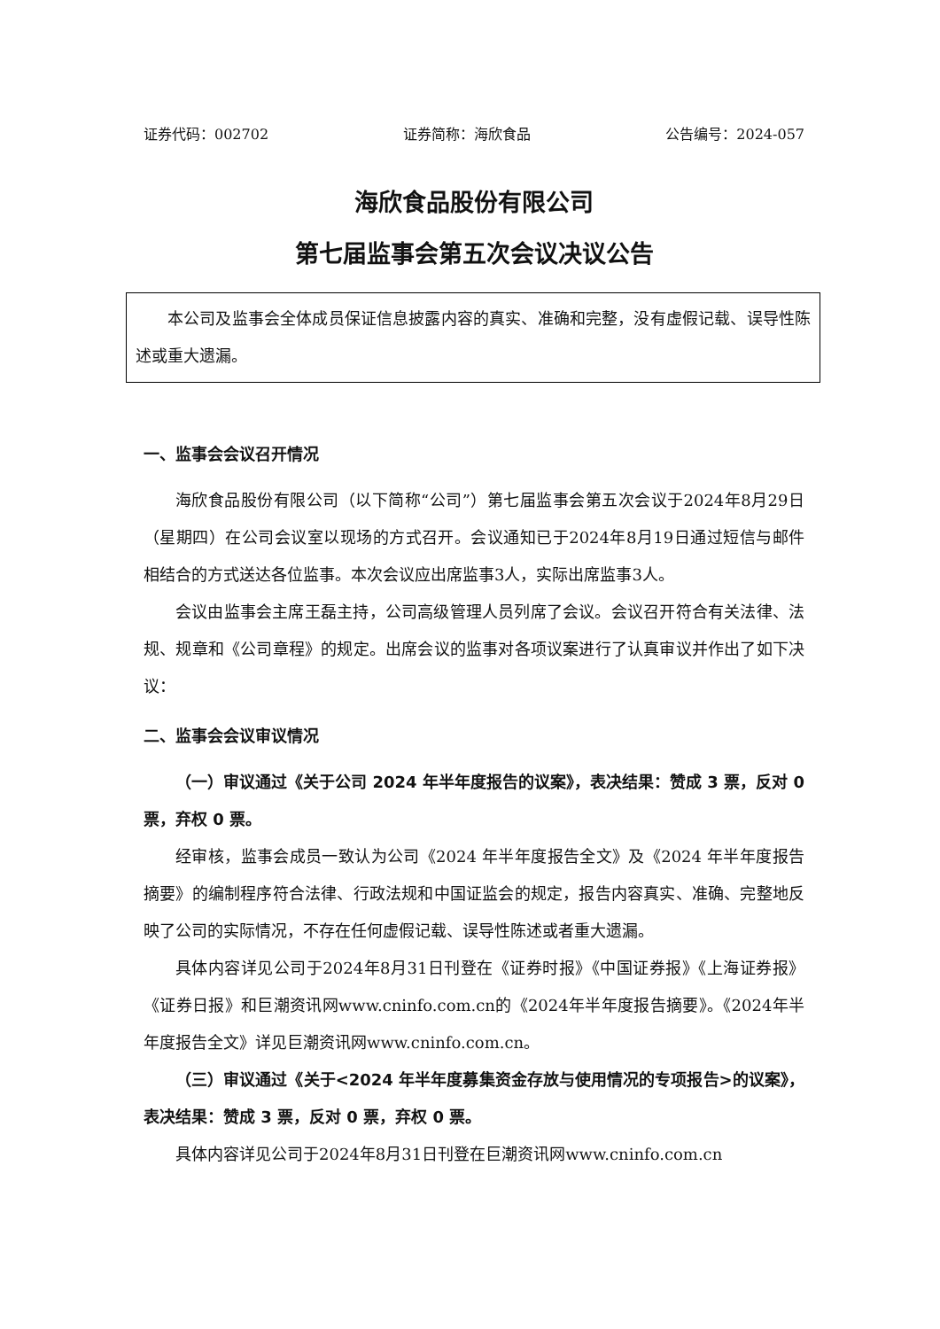证券代码：002702 证券简称：海欣食品 公告编号：2024-057
海欣食品股份有限公司
第七届监事会第五次会议决议公告
本公司及监事会全体成员保证信息披露内容的真实、准确和完整，没有虚假记载、误导性陈述或重大遗漏。
一、监事会会议召开情况
海欣食品股份有限公司（以下简称“公司”）第七届监事会第五次会议于2024年8月29日（星期四）在公司会议室以现场的方式召开。会议通知已于2024年8月19日通过短信与邮件相结合的方式送达各位监事。本次会议应出席监事3人，实际出席监事3人。
会议由监事会主席王磊主持，公司高级管理人员列席了会议。会议召开符合有关法律、法规、规章和《公司章程》的规定。出席会议的监事对各项议案进行了认真审议并作出了如下决议：
二、监事会会议审议情况
（一）审议通过《关于公司 2024 年半年度报告的议案》，表决结果：赞成 3 票，反对 0 票，弃权 0 票。
经审核，监事会成员一致认为公司《2024 年半年度报告全文》及《2024 年半年度报告摘要》的编制程序符合法律、行政法规和中国证监会的规定，报告内容真实、准确、完整地反映了公司的实际情况，不存在任何虚假记载、误导性陈述或者重大遗漏。
具体内容详见公司于2024年8月31日刊登在《证券时报》《中国证券报》《上海证券报》《证券日报》和巨潮资讯网www.cninfo.com.cn的《2024年半年度报告摘要》。《2024年半年度报告全文》详见巨潮资讯网www.cninfo.com.cn。
（三）审议通过《关于<2024 年半年度募集资金存放与使用情况的专项报告>的议案》，表决结果：赞成 3 票，反对 0 票，弃权 0 票。
具体内容详见公司于2024年8月31日刊登在巨潮资讯网www.cninfo.com.cn